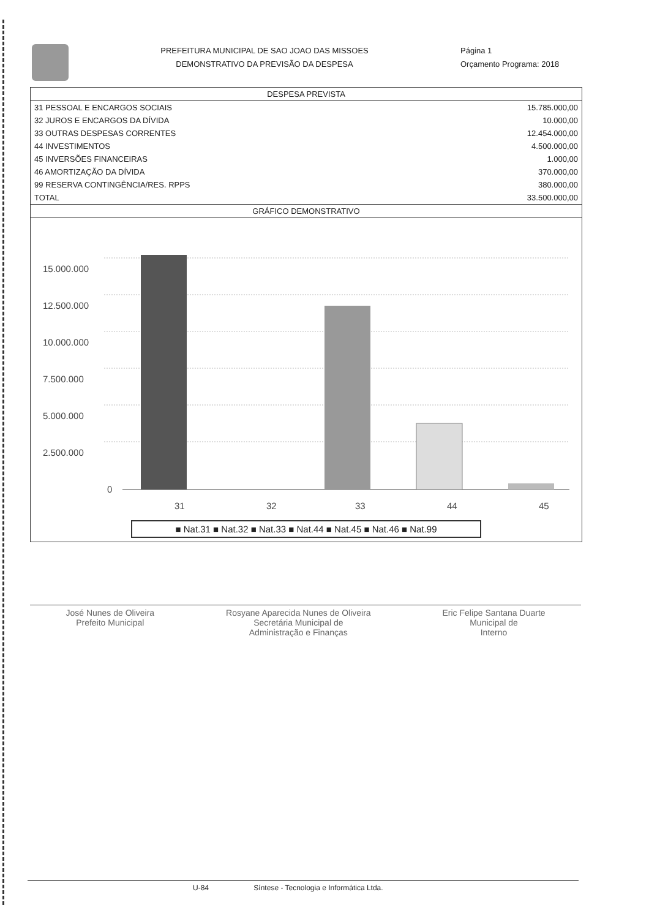PREFEITURA MUNICIPAL DE SAO JOAO DAS MISSOES
DEMONSTRATIVO DA PREVISÃO DA DESPESA
Página 1
Orçamento Programa: 2018
| DESPESA PREVISTA | |
| --- | --- |
| 31 PESSOAL E ENCARGOS SOCIAIS | 15.785.000,00 |
| 32 JUROS E ENCARGOS DA DÍVIDA | 10.000,00 |
| 33 OUTRAS DESPESAS CORRENTES | 12.454.000,00 |
| 44 INVESTIMENTOS | 4.500.000,00 |
| 45 INVERSÕES FINANCEIRAS | 1.000,00 |
| 46 AMORTIZAÇÃO DA DÍVIDA | 370.000,00 |
| 99 RESERVA CONTINGÊNCIA/RES. RPPS | 380.000,00 |
| TOTAL | 33.500.000,00 |
GRÁFICO DEMONSTRATIVO
15.000.000
12.500.000
10.000.000
7.500.000
5.000.000
2.500.000
0
31
32
33
44
45
■ Nat.31 ■ Nat.32 ■ Nat.33 ■ Nat.44 ■ Nat.45 ■ Nat.46 ■ Nat.99
José Nunes de Oliveira
Prefeito Municipal
Rosyane Aparecida Nunes de Oliveira
Secretária Municipal de
Administração e Finanças
Eric Felipe Santana Duarte
Municipal de
Interno
U-84 Síntese - Tecnologia e Informática Ltda.